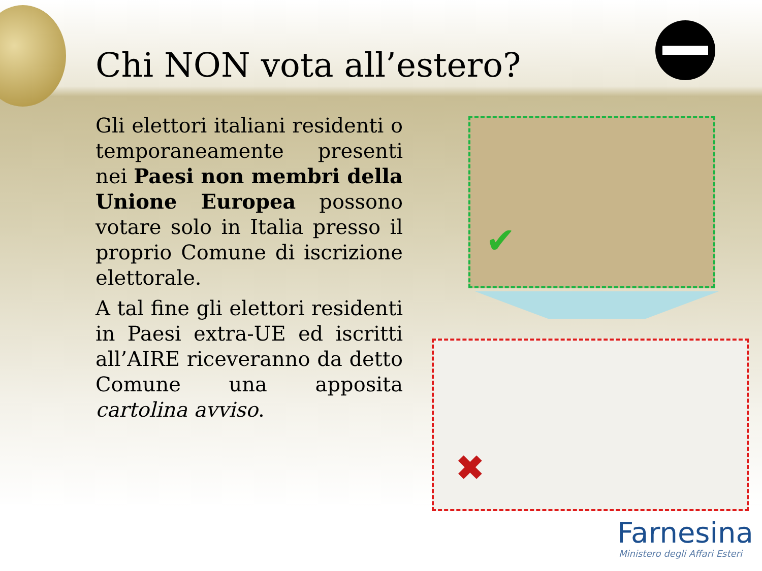Chi NON vota all’estero?
Gli elettori italiani residenti o temporaneamente presenti nei Paesi non membri della Unione Europea possono votare solo in Italia presso il proprio Comune di iscrizione elettorale.
A tal fine gli elettori residenti in Paesi extra-UE ed iscritti all’AIRE riceveranno da detto Comune una apposita cartolina avviso.
✔
✖
Farnesina
Ministero degli Affari Esteri